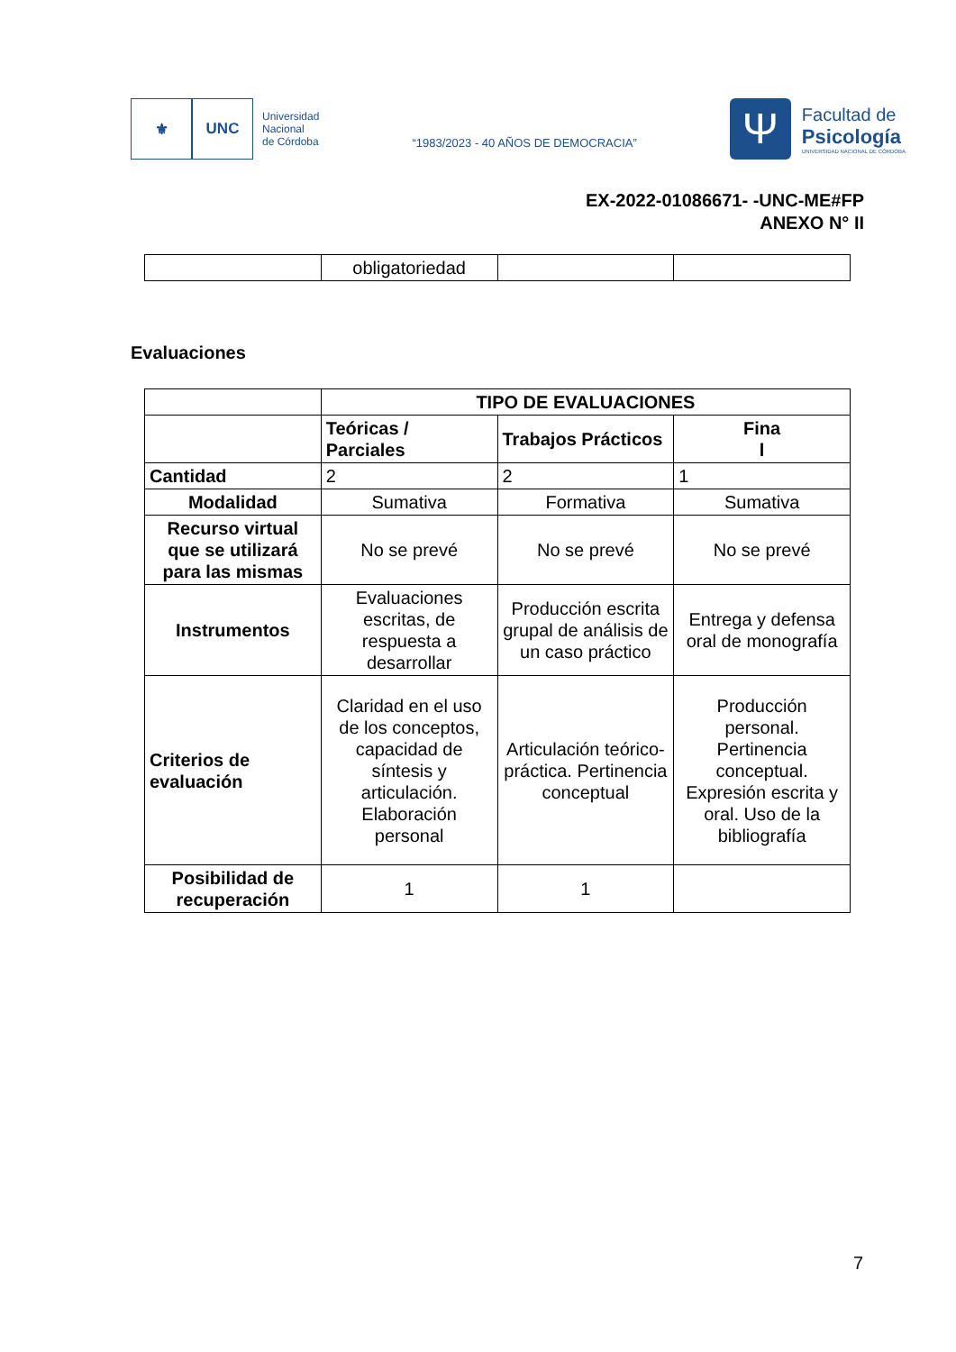⚜ UNC
Universidad
Nacional
de Córdoba
“1983/2023 - 40 AÑOS DE DEMOCRACIA”
Ψ
Facultad de
Psicología
UNIVERSIDAD NACIONAL DE CÓRDOBA
EX-2022-01086671- -UNC-ME#FP
ANEXO N° II
| | obligatoriedad | | |
Evaluaciones
| | TIPO DE EVALUACIONES | | |
| --- | --- | --- | --- |
| | Teóricas / Parciales | Trabajos Prácticos | Fina l |
| Cantidad | 2 | 2 | 1 |
| Modalidad | Sumativa | Formativa | Sumativa |
| Recurso virtual que se utilizará para las mismas | No se prevé | No se prevé | No se prevé |
| Instrumentos | Evaluaciones escritas, de respuesta a desarrollar | Producción escrita grupal de análisis de un caso práctico | Entrega y defensa oral de monografía |
| Criterios de evaluación | Claridad en el uso de los conceptos, capacidad de síntesis y articulación. Elaboración personal | Articulación teórico-práctica. Pertinencia conceptual | Producción personal. Pertinencia conceptual. Expresión escrita y oral. Uso de la bibliografía |
| Posibilidad de recuperación | 1 | 1 | |
7